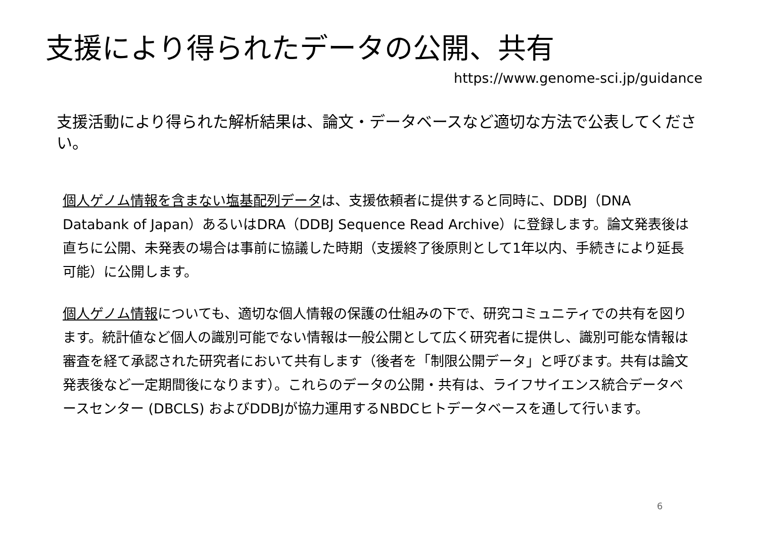支援により得られたデータの公開、共有
https://www.genome-sci.jp/guidance
支援活動により得られた解析結果は、論文・データベースなど適切な方法で公表してください。
個人ゲノム情報を含まない塩基配列データは、支援依頼者に提供すると同時に、DDBJ（DNA Databank of Japan）あるいはDRA（DDBJ Sequence Read Archive）に登録します。論文発表後は直ちに公開、未発表の場合は事前に協議した時期（支援終了後原則として1年以内、手続きにより延長可能）に公開します。
個人ゲノム情報についても、適切な個人情報の保護の仕組みの下で、研究コミュニティでの共有を図ります。統計値など個人の識別可能でない情報は一般公開として広く研究者に提供し、識別可能な情報は審査を経て承認された研究者において共有します（後者を「制限公開データ」と呼びます。共有は論文発表後など一定期間後になります）。これらのデータの公開・共有は、ライフサイエンス統合データベースセンター (DBCLS) およびDDBJが協力運用するNBDCヒトデータベースを通して行います。
6